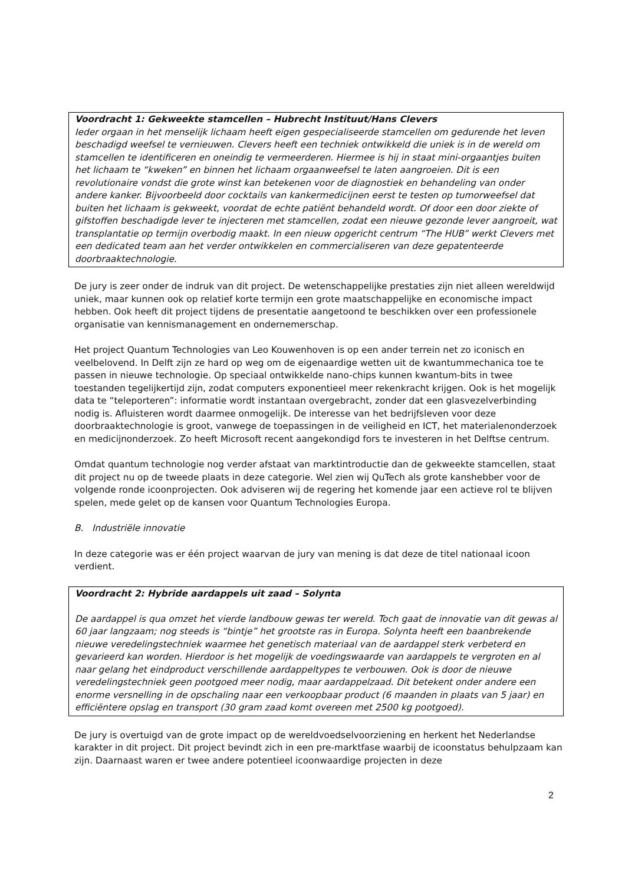Voordracht 1: Gekweekte stamcellen – Hubrecht Instituut/Hans Clevers
Ieder orgaan in het menselijk lichaam heeft eigen gespecialiseerde stamcellen om gedurende het leven beschadigd weefsel te vernieuwen. Clevers heeft een techniek ontwikkeld die uniek is in de wereld om stamcellen te identificeren en oneindig te vermeerderen. Hiermee is hij in staat mini-orgaantjes buiten het lichaam te “kweken” en binnen het lichaam orgaanweefsel te laten aangroeien. Dit is een revolutionaire vondst die grote winst kan betekenen voor de diagnostiek en behandeling van onder andere kanker. Bijvoorbeeld door cocktails van kankermedicijnen eerst te testen op tumorweefsel dat buiten het lichaam is gekweekt, voordat de echte patiënt behandeld wordt. Of door een door ziekte of gifstoffen beschadigde lever te injecteren met stamcellen, zodat een nieuwe gezonde lever aangroeit, wat transplantatie op termijn overbodig maakt. In een nieuw opgericht centrum “The HUB” werkt Clevers met een dedicated team aan het verder ontwikkelen en commercialiseren van deze gepatenteerde doorbraaktechnologie.
De jury is zeer onder de indruk van dit project. De wetenschappelijke prestaties zijn niet alleen wereldwijd uniek, maar kunnen ook op relatief korte termijn een grote maatschappelijke en economische impact hebben. Ook heeft dit project tijdens de presentatie aangetoond te beschikken over een professionele organisatie van kennismanagement en ondernemerschap.
Het project Quantum Technologies van Leo Kouwenhoven is op een ander terrein net zo iconisch en veelbelovend. In Delft zijn ze hard op weg om de eigenaardige wetten uit de kwantummechanica toe te passen in nieuwe technologie. Op speciaal ontwikkelde nano-chips kunnen kwantum-bits in twee toestanden tegelijkertijd zijn, zodat computers exponentieel meer rekenkracht krijgen. Ook is het mogelijk data te “teleporteren”: informatie wordt instantaan overgebracht, zonder dat een glasvezelverbinding nodig is. Afluisteren wordt daarmee onmogelijk. De interesse van het bedrijfsleven voor deze doorbraaktechnologie is groot, vanwege de toepassingen in de veiligheid en ICT, het materialenonderzoek en medicijnonderzoek. Zo heeft Microsoft recent aangekondigd fors te investeren in het Delftse centrum.
Omdat quantum technologie nog verder afstaat van marktintroductie dan de gekweekte stamcellen, staat dit project nu op de tweede plaats in deze categorie. Wel zien wij QuTech als grote kanshebber voor de volgende ronde icoonprojecten. Ook adviseren wij de regering het komende jaar een actieve rol te blijven spelen, mede gelet op de kansen voor Quantum Technologies Europa.
B. Industriële innovatie
In deze categorie was er één project waarvan de jury van mening is dat deze de titel nationaal icoon verdient.
Voordracht 2: Hybride aardappels uit zaad – Solynta
De aardappel is qua omzet het vierde landbouw gewas ter wereld. Toch gaat de innovatie van dit gewas al 60 jaar langzaam; nog steeds is “bintje” het grootste ras in Europa. Solynta heeft een baanbrekende nieuwe veredelingstechniek waarmee het genetisch materiaal van de aardappel sterk verbeterd en gevarieerd kan worden. Hierdoor is het mogelijk de voedingswaarde van aardappels te vergroten en al naar gelang het eindproduct verschillende aardappeltypes te verbouwen. Ook is door de nieuwe veredelingstechniek geen pootgoed meer nodig, maar aardappelzaad. Dit betekent onder andere een enorme versnelling in de opschaling naar een verkoopbaar product (6 maanden in plaats van 5 jaar) en efficiëntere opslag en transport (30 gram zaad komt overeen met 2500 kg pootgoed).
De jury is overtuigd van de grote impact op de wereldvoedselvoorziening en herkent het Nederlandse karakter in dit project. Dit project bevindt zich in een pre-marktfase waarbij de icoonstatus behulpzaam kan zijn. Daarnaast waren er twee andere potentieel icoonwaardige projecten in deze
2